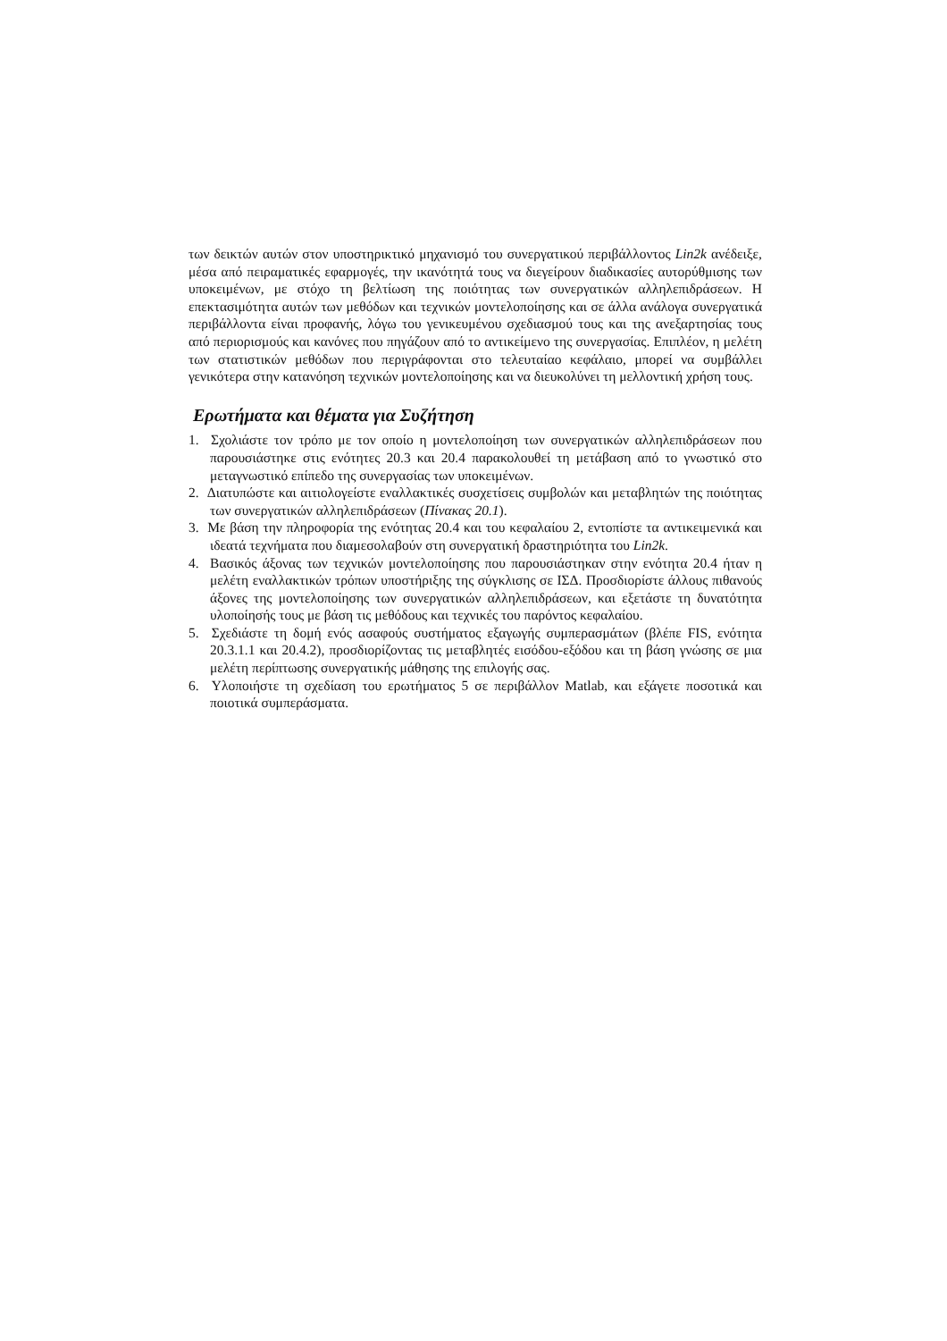των δεικτών αυτών στον υποστηρικτικό μηχανισμό του συνεργατικού περιβάλλοντος Lin2k ανέδειξε, μέσα από πειραματικές εφαρμογές, την ικανότητά τους να διεγείρουν διαδικασίες αυτορύθμισης των υποκειμένων, με στόχο τη βελτίωση της ποιότητας των συνεργατικών αλληλεπιδράσεων. Η επεκτασιμότητα αυτών των μεθόδων και τεχνικών μοντελοποίησης και σε άλλα ανάλογα συνεργατικά περιβάλλοντα είναι προφανής, λόγω του γενικευμένου σχεδιασμού τους και της ανεξαρτησίας τους από περιορισμούς και κανόνες που πηγάζουν από το αντικείμενο της συνεργασίας. Επιπλέον, η μελέτη των στατιστικών μεθόδων που περιγράφονται στο τελευταίαο κεφάλαιο, μπορεί να συμβάλλει γενικότερα στην κατανόηση τεχνικών μοντελοποίησης και να διευκολύνει τη μελλοντική χρήση τους.
Ερωτήματα και θέματα για Συζήτηση
1. Σχολιάστε τον τρόπο με τον οποίο η μοντελοποίηση των συνεργατικών αλληλεπιδράσεων που παρουσιάστηκε στις ενότητες 20.3 και 20.4 παρακολουθεί τη μετάβαση από το γνωστικό στο μεταγνωστικό επίπεδο της συνεργασίας των υποκειμένων.
2. Διατυπώστε και αιτιολογείστε εναλλακτικές συσχετίσεις συμβολών και μεταβλητών της ποιότητας των συνεργατικών αλληλεπιδράσεων (Πίνακας 20.1).
3. Με βάση την πληροφορία της ενότητας 20.4 και του κεφαλαίου 2, εντοπίστε τα αντικειμενικά και ιδεατά τεχνήματα που διαμεσολαβούν στη συνεργατική δραστηριότητα του Lin2k.
4. Βασικός άξονας των τεχνικών μοντελοποίησης που παρουσιάστηκαν στην ενότητα 20.4 ήταν η μελέτη εναλλακτικών τρόπων υποστήριξης της σύγκλισης σε ΙΣΔ. Προσδιορίστε άλλους πιθανούς άξονες της μοντελοποίησης των συνεργατικών αλληλεπιδράσεων, και εξετάστε τη δυνατότητα υλοποίησής τους με βάση τις μεθόδους και τεχνικές του παρόντος κεφαλαίου.
5. Σχεδιάστε τη δομή ενός ασαφούς συστήματος εξαγωγής συμπερασμάτων (βλέπε FIS, ενότητα 20.3.1.1 και 20.4.2), προσδιορίζοντας τις μεταβλητές εισόδου-εξόδου και τη βάση γνώσης σε μια μελέτη περίπτωσης συνεργατικής μάθησης της επιλογής σας.
6. Υλοποιήστε τη σχεδίαση του ερωτήματος 5 σε περιβάλλον Matlab, και εξάγετε ποσοτικά και ποιοτικά συμπεράσματα.